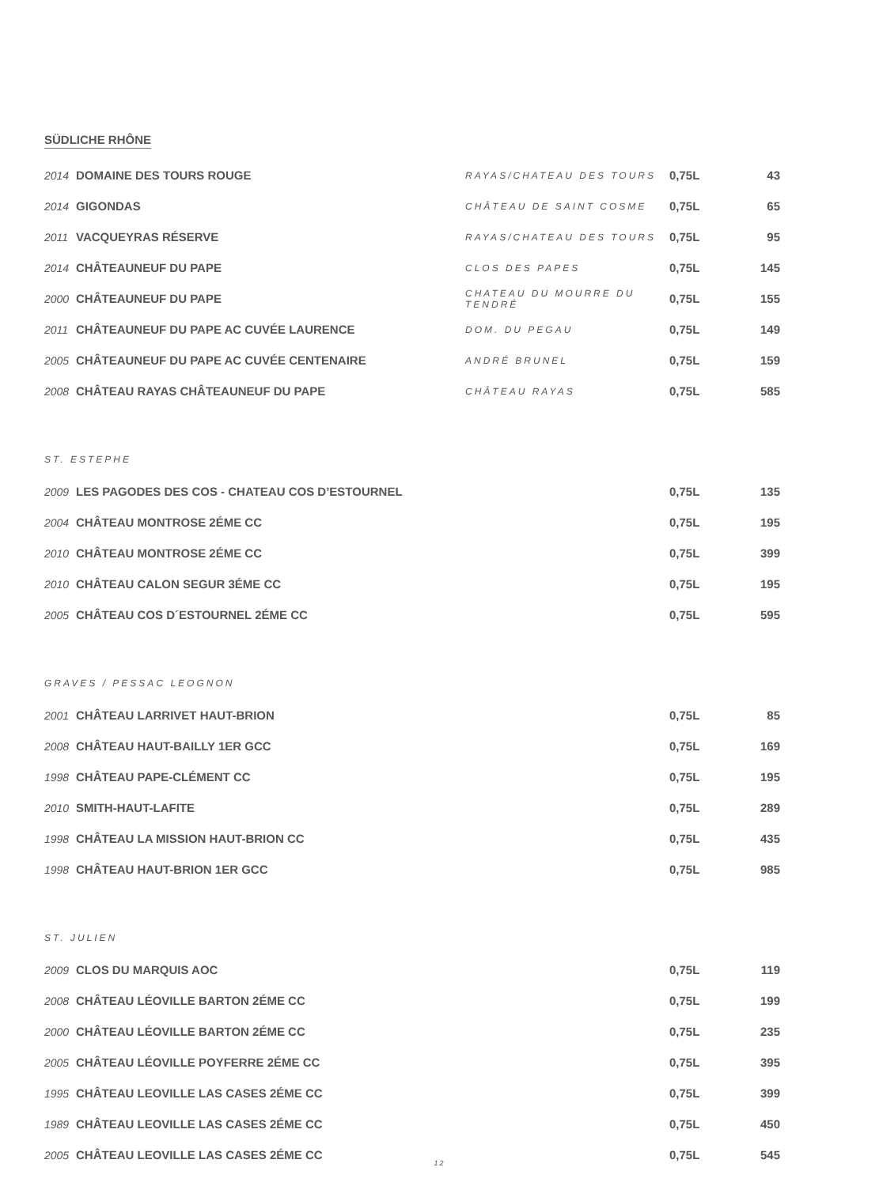SÜDLICHE RHÔNE
| 2014 | DOMAINE DES TOURS ROUGE | RAYAS/CHATEAU DES TOURS | 0,75L | 43 |
| 2014 | GIGONDAS | CHÂTEAU DE SAINT COSME | 0,75L | 65 |
| 2011 | VACQUEYRAS RÉSERVE | RAYAS/CHATEAU DES TOURS | 0,75L | 95 |
| 2014 | CHÂTEAUNEUF DU PAPE | CLOS DES PAPES | 0,75L | 145 |
| 2000 | CHÂTEAUNEUF DU PAPE | CHATEAU DU MOURRE DU TENDRÉ | 0,75L | 155 |
| 2011 | CHÂTEAUNEUF DU PAPE AC CUVÉE LAURENCE | DOM. DU PEGAU | 0,75L | 149 |
| 2005 | CHÂTEAUNEUF DU PAPE AC CUVÉE CENTENAIRE | ANDRÉ BRUNEL | 0,75L | 159 |
| 2008 | CHÂTEAU RAYAS CHÂTEAUNEUF DU PAPE | CHÂTEAU RAYAS | 0,75L | 585 |
ST. ESTEPHE
| 2009 | LES PAGODES DES COS - CHATEAU COS D’ESTOURNEL | 0,75L | 135 |
| 2004 | CHÂTEAU MONTROSE 2ÉME CC | 0,75L | 195 |
| 2010 | CHÂTEAU MONTROSE 2ÉME CC | 0,75L | 399 |
| 2010 | CHÂTEAU CALON SEGUR 3ÉME CC | 0,75L | 195 |
| 2005 | CHÂTEAU COS D´ESTOURNEL 2ÉME CC | 0,75L | 595 |
GRAVES / PESSAC LEOGNON
| 2001 | CHÂTEAU LARRIVET HAUT-BRION | 0,75L | 85 |
| 2008 | CHÂTEAU HAUT-BAILLY 1ER GCC | 0,75L | 169 |
| 1998 | CHÂTEAU PAPE-CLÉMENT CC | 0,75L | 195 |
| 2010 | SMITH-HAUT-LAFITE | 0,75L | 289 |
| 1998 | CHÂTEAU LA MISSION HAUT-BRION CC | 0,75L | 435 |
| 1998 | CHÂTEAU HAUT-BRION 1ER GCC | 0,75L | 985 |
ST. JULIEN
| 2009 | CLOS DU MARQUIS AOC | 0,75L | 119 |
| 2008 | CHÂTEAU LÉOVILLE BARTON 2ÉME CC | 0,75L | 199 |
| 2000 | CHÂTEAU LÉOVILLE BARTON 2ÉME CC | 0,75L | 235 |
| 2005 | CHÂTEAU LÉOVILLE POYFERRE 2ÉME CC | 0,75L | 395 |
| 1995 | CHÂTEAU LEOVILLE LAS CASES 2ÉME CC | 0,75L | 399 |
| 1989 | CHÂTEAU LEOVILLE LAS CASES 2ÉME CC | 0,75L | 450 |
| 2005 | CHÂTEAU LEOVILLE LAS CASES 2ÉME CC | 0,75L | 545 |
12